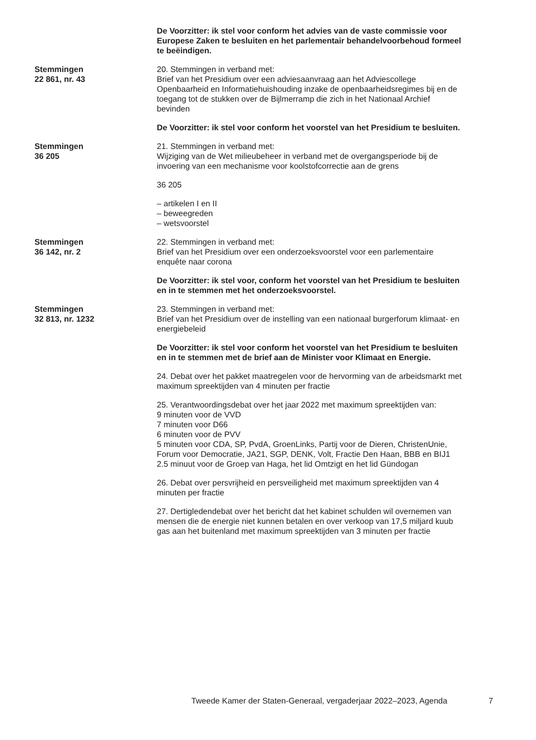De Voorzitter: ik stel voor conform het advies van de vaste commissie voor Europese Zaken te besluiten en het parlementair behandelvoorbehoud formeel te beëindigen.
Stemmingen
22 861, nr. 43
20. Stemmingen in verband met:
Brief van het Presidium over een adviesaanvraag aan het Adviescollege Openbaarheid en Informatiehuishouding inzake de openbaarheidsregimes bij en de toegang tot de stukken over de Bijlmerramp die zich in het Nationaal Archief bevinden
De Voorzitter: ik stel voor conform het voorstel van het Presidium te besluiten.
Stemmingen
36 205
21. Stemmingen in verband met:
Wijziging van de Wet milieubeheer in verband met de overgangsperiode bij de invoering van een mechanisme voor koolstofcorrectie aan de grens
36 205
– artikelen I en II
– beweegreden
– wetsvoorstel
Stemmingen
36 142, nr. 2
22. Stemmingen in verband met:
Brief van het Presidium over een onderzoeksvoorstel voor een parlementaire enquête naar corona
De Voorzitter: ik stel voor, conform het voorstel van het Presidium te besluiten en in te stemmen met het onderzoeksvoorstel.
Stemmingen
32 813, nr. 1232
23. Stemmingen in verband met:
Brief van het Presidium over de instelling van een nationaal burgerforum klimaat- en energiebeleid
De Voorzitter: ik stel voor conform het voorstel van het Presidium te besluiten en in te stemmen met de brief aan de Minister voor Klimaat en Energie.
24. Debat over het pakket maatregelen voor de hervorming van de arbeidsmarkt met maximum spreektijden van 4 minuten per fractie
25. Verantwoordingsdebat over het jaar 2022 met maximum spreektijden van:
9 minuten voor de VVD
7 minuten voor D66
6 minuten voor de PVV
5 minuten voor CDA, SP, PvdA, GroenLinks, Partij voor de Dieren, ChristenUnie, Forum voor Democratie, JA21, SGP, DENK, Volt, Fractie Den Haan, BBB en BIJ1
2.5 minuut voor de Groep van Haga, het lid Omtzigt en het lid Gündogan
26. Debat over persvrijheid en persveiligheid met maximum spreektijden van 4 minuten per fractie
27. Dertigledendebat over het bericht dat het kabinet schulden wil overnemen van mensen die de energie niet kunnen betalen en over verkoop van 17,5 miljard kuub gas aan het buitenland met maximum spreektijden van 3 minuten per fractie
Tweede Kamer der Staten-Generaal, vergaderjaar 2022–2023, Agenda 7